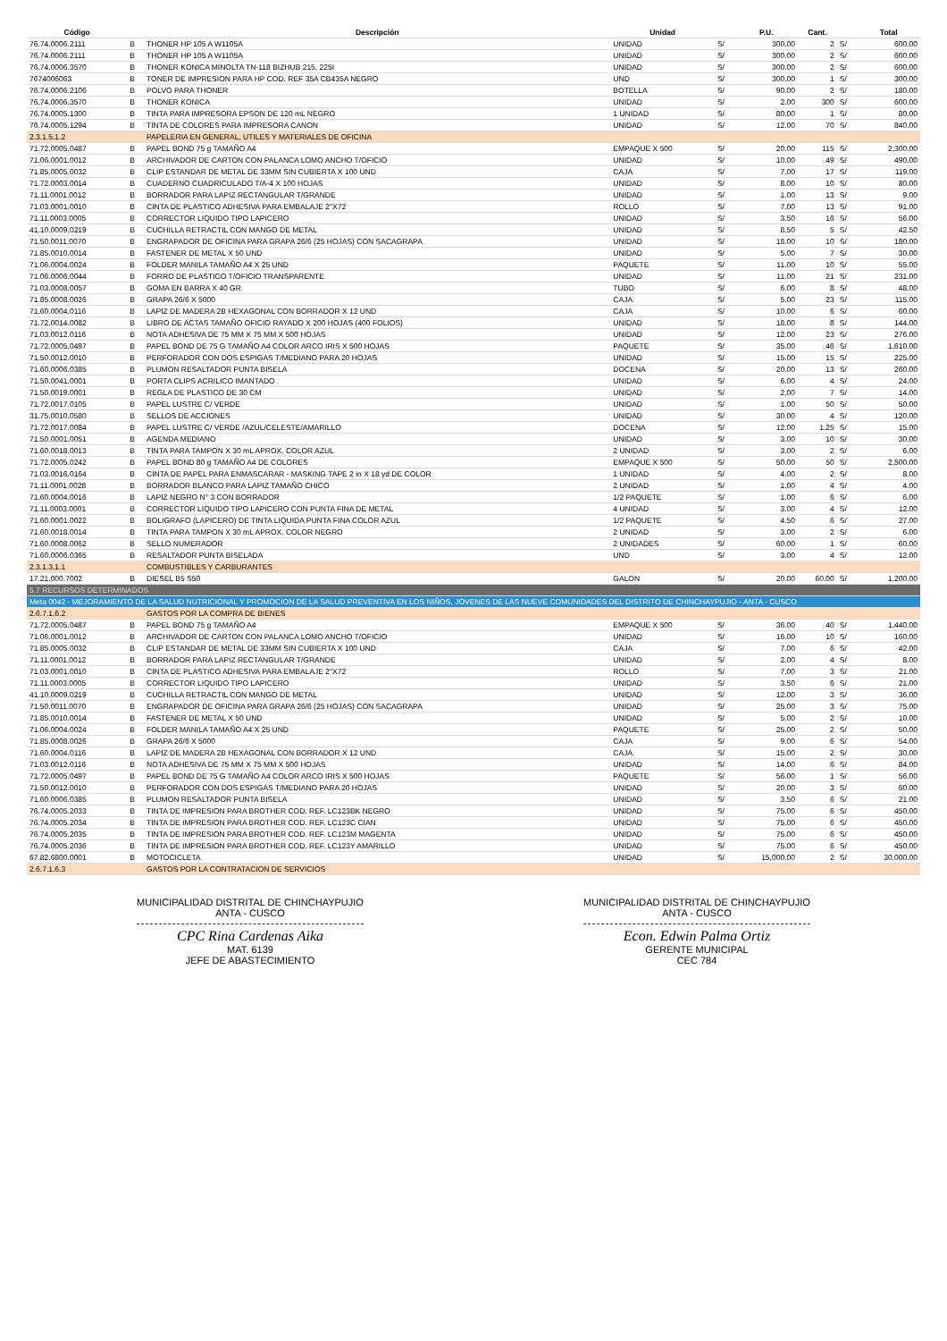| Código | | Descripción | Unidad | | P.U. | Cant. | | Total |
| --- | --- | --- | --- | --- | --- | --- | --- | --- |
| 76.74.0006.2111 | B | THONER HP 105 A W1105A | UNIDAD | S/ | 300.00 | 2 | S/ | 600.00 |
| 76.74.0006.2111 | B | THONER HP 105 A W1105A | UNIDAD | S/ | 300.00 | 2 | S/ | 600.00 |
| 76.74.0006.3570 | B | THONER KONICA MINOLTA TN-118 BIZHUB 215, 225I | UNIDAD | S/ | 300.00 | 2 | S/ | 600.00 |
| 7674006063 | B | TONER DE IMPRESION PARA HP COD. REF 35A CB435A NEGRO | UND | S/ | 300.00 | 1 | S/ | 300.00 |
| 76.74.0006.2106 | B | POLVO PARA THONER | BOTELLA | S/ | 90.00 | 2 | S/ | 180.00 |
| 76.74.0006.3570 | B | THONER KONICA | UNIDAD | S/ | 2.00 | 300 | S/ | 600.00 |
| 76.74.0005.1300 | B | TINTA PARA IMPRESORA EPSON DE 120 mL NEGRO | 1 UNIDAD | S/ | 80.00 | 1 | S/ | 80.00 |
| 76.74.0005.1294 | B | TINTA DE COLORES PARA IMPRESORA CANON | UNIDAD | S/ | 12.00 | 70 | S/ | 840.00 |
| 2.3.1.5.1.2 | | PAPELERIA EN GENERAL, UTILES Y MATERIALES DE OFICINA | | | | | | |
| 71.72.0005.0487 | B | PAPEL BOND 75 g TAMAÑO A4 | EMPAQUE X 500 | S/ | 20.00 | 115 | S/ | 2,300.00 |
| 71.06.0001.0012 | B | ARCHIVADOR DE CARTON CON PALANCA LOMO ANCHO T/OFICIO | UNIDAD | S/ | 10.00 | 49 | S/ | 490.00 |
| 71.85.0005.0032 | B | CLIP ESTANDAR DE METAL DE 33MM SIN CUBIERTA X 100 UND | CAJA | S/ | 7.00 | 17 | S/ | 119.00 |
| 71.72.0003.0014 | B | CUADERNO CUADRICULADO T/A-4 X 100 HOJAS | UNIDAD | S/ | 8.00 | 10 | S/ | 80.00 |
| 71.11.0001.0012 | B | BORRADOR PARA LAPIZ RECTANGULAR T/GRANDE | UNIDAD | S/ | 1.00 | 13 | S/ | 9.00 |
| 71.03.0001.0010 | B | CINTA DE PLASTICO ADHESIVA PARA EMBALAJE 2"X72 | ROLLO | S/ | 7.00 | 13 | S/ | 91.00 |
| 71.11.0003.0005 | B | CORRECTOR LIQUIDO TIPO LAPICERO | UNIDAD | S/ | 3.50 | 16 | S/ | 56.00 |
| 41.10.0009.0219 | B | CUCHILLA RETRACTIL CON MANGO DE METAL | UNIDAD | S/ | 8.50 | 5 | S/ | 42.50 |
| 71.50.0011.0070 | B | ENGRAPADOR DE OFICINA PARA GRAPA 26/6 (25 HOJAS) CON SACAGRAPA | UNIDAD | S/ | 18.00 | 10 | S/ | 180.00 |
| 71.85.0010.0014 | B | FASTENER DE METAL X 50 UND | UNIDAD | S/ | 5.00 | 7 | S/ | 30.00 |
| 71.06.0004.0024 | B | FOLDER MANILA TAMAÑO A4 X 25 UND | PAQUETE | S/ | 11.00 | 10 | S/ | 55.00 |
| 71.06.0006.0044 | B | FORRO DE PLASTICO T/OFICIO TRANSPARENTE | UNIDAD | S/ | 11.00 | 21 | S/ | 231.00 |
| 71.03.0008.0057 | B | GOMA EN BARRA X 40 GR | TUBO | S/ | 6.00 | 8 | S/ | 48.00 |
| 71.85.0008.0026 | B | GRAPA 26/6 X 5000 | CAJA | S/ | 5.00 | 23 | S/ | 115.00 |
| 71.60.0004.0116 | B | LAPIZ DE MADERA 2B HEXAGONAL CON BORRADOR X 12 UND | CAJA | S/ | 10.00 | 6 | S/ | 60.00 |
| 71.72.0014.0082 | B | LIBRO DE ACTAS TAMAÑO OFICIO RAYADO X 200 HOJAS (400 FOLIOS) | UNIDAD | S/ | 18.00 | 8 | S/ | 144.00 |
| 71.03.0012.0116 | B | NOTA ADHESIVA DE 75 MM X 75 MM X 500 HOJAS | UNIDAD | S/ | 12.00 | 23 | S/ | 276.00 |
| 71.72.0005.0497 | B | PAPEL BOND DE 75 G TAMAÑO A4 COLOR ARCO IRIS X 500 HOJAS | PAQUETE | S/ | 35.00 | 46 | S/ | 1,610.00 |
| 71.50.0012.0010 | B | PERFORADOR CON DOS ESPIGAS T/MEDIANO PARA 20 HOJAS | UNIDAD | S/ | 15.00 | 15 | S/ | 225.00 |
| 71.60.0006.0385 | B | PLUMON RESALTADOR PUNTA BISELA | DOCENA | S/ | 20.00 | 13 | S/ | 260.00 |
| 71.50.0041.0001 | B | PORTA CLIPS ACRILICO IMANTADO | UNIDAD | S/ | 6.00 | 4 | S/ | 24.00 |
| 71.50.0019.0001 | B | REGLA DE PLASTICO DE 30 CM | UNIDAD | S/ | 2.00 | 7 | S/ | 14.00 |
| 71.72.0017.0105 | B | PAPEL LUSTRE C/ VERDE | UNIDAD | S/ | 1.00 | 50 | S/ | 50.00 |
| 31.75.0010.0580 | B | SELLOS DE ACCIONES | UNIDAD | S/ | 30.00 | 4 | S/ | 120.00 |
| 71.72.0017.0084 | B | PAPEL LUSTRE C/ VERDE /AZUL/CELESTE/AMARILLO | DOCENA | S/ | 12.00 | 1.25 | S/ | 15.00 |
| 71.50.0001.0051 | B | AGENDA MEDIANO | UNIDAD | S/ | 3.00 | 10 | S/ | 30.00 |
| 71.60.0018.0013 | B | TINTA PARA TAMPON X 30 mL APROX. COLOR AZUL | 2 UNIDAD | S/ | 3.00 | 2 | S/ | 6.00 |
| 71.72.0005.0242 | B | PAPEL BOND 80 g TAMAÑO A4 DE COLORES | EMPAQUE X 500 | S/ | 50.00 | 50 | S/ | 2,500.00 |
| 71.03.0016.0164 | B | CINTA DE PAPEL PARA ENMASCARAR - MASKING TAPE 2 in X 18 yd DE COLOR | 1 UNIDAD | S/ | 4.00 | 2 | S/ | 8.00 |
| 71.11.0001.0028 | B | BORRADOR BLANCO PARA LAPIZ TAMAÑO CHICO | 2 UNIDAD | S/ | 1.00 | 4 | S/ | 4.00 |
| 71.60.0004.0016 | B | LAPIZ NEGRO N° 3 CON BORRADOR | 1/2 PAQUETE | S/ | 1.00 | 6 | S/ | 6.00 |
| 71.11.0003.0001 | B | CORRECTOR LIQUIDO TIPO LAPICERO CON PUNTA FINA DE METAL | 4 UNIDAD | S/ | 3.00 | 4 | S/ | 12.00 |
| 71.60.0001.0022 | B | BOLIGRAFO (LAPICERO) DE TINTA LIQUIDA PUNTA FINA COLOR AZUL | 1/2 PAQUETE | S/ | 4.50 | 6 | S/ | 27.00 |
| 71.60.0018.0014 | B | TINTA PARA TAMPON X 30 mL APROX. COLOR NEGRO | 2 UNIDAD | S/ | 3.00 | 2 | S/ | 6.00 |
| 71.60.0008.0062 | B | SELLO NUMERADOR | 2 UNIDADES | S/ | 60.00 | 1 | S/ | 60.00 |
| 71.60.0006.0365 | B | RESALTADOR PUNTA BISELADA | UND | S/ | 3.00 | 4 | S/ | 12.00 |
| 2.3.1.3.1.1 | | COMBUSTIBLES Y CARBURANTES | | | | | | |
| 17.21.000.7002 | B | DIESEL B5 S50 | GALON | S/ | 20.00 | 60.00 | S/ | 1,200.00 |
| 5.7 RECURSOS DETERMINADOS | | | | | | | | |
| Meta 0042 - MEJORAMIENTO DE LA SALUD NUTRICIONAL Y PROMOCION DE LA SALUD PREVENTIVA EN LOS NIÑOS, JOVENES DE LAS NUEVE COMUNIDADES DEL DISTRITO DE CHINCHAYPUJIO - ANTA - CUSCO | | | | | | | | |
| 2.6.7.1.6.2 | | GASTOS POR LA COMPRA DE BIENES | | | | | | |
| 71.72.0005.0487 | B | PAPEL BOND 75 g TAMAÑO A4 | EMPAQUE X 500 | S/ | 36.00 | 40 | S/ | 1,440.00 |
| 71.06.0001.0012 | B | ARCHIVADOR DE CARTON CON PALANCA LOMO ANCHO T/OFICIO | UNIDAD | S/ | 16.00 | 10 | S/ | 160.00 |
| 71.85.0005.0032 | B | CLIP ESTANDAR DE METAL DE 33MM SIN CUBIERTA X 100 UND | CAJA | S/ | 7.00 | 6 | S/ | 42.00 |
| 71.11.0001.0012 | B | BORRADOR PARA LAPIZ RECTANGULAR T/GRANDE | UNIDAD | S/ | 2.00 | 4 | S/ | 8.00 |
| 71.03.0001.0010 | B | CINTA DE PLASTICO ADHESIVA PARA EMBALAJE 2"X72 | ROLLO | S/ | 7.00 | 3 | S/ | 21.00 |
| 71.11.0003.0005 | B | CORRECTOR LIQUIDO TIPO LAPICERO | UNIDAD | S/ | 3.50 | 6 | S/ | 21.00 |
| 41.10.0009.0219 | B | CUCHILLA RETRACTIL CON MANGO DE METAL | UNIDAD | S/ | 12.00 | 3 | S/ | 36.00 |
| 71.50.0011.0070 | B | ENGRAPADOR DE OFICINA PARA GRAPA 26/6 (25 HOJAS) CON SACAGRAPA | UNIDAD | S/ | 25.00 | 3 | S/ | 75.00 |
| 71.85.0010.0014 | B | FASTENER DE METAL X 50 UND | UNIDAD | S/ | 5.00 | 2 | S/ | 10.00 |
| 71.06.0004.0024 | B | FOLDER MANILA TAMAÑO A4 X 25 UND | PAQUETE | S/ | 25.00 | 2 | S/ | 50.00 |
| 71.85.0008.0026 | B | GRAPA 26/6 X 5000 | CAJA | S/ | 9.00 | 6 | S/ | 54.00 |
| 71.60.0004.0116 | B | LAPIZ DE MADERA 2B HEXAGONAL CON BORRADOR X 12 UND | CAJA | S/ | 15.00 | 2 | S/ | 30.00 |
| 71.03.0012.0116 | B | NOTA ADHESIVA DE 75 MM X 75 MM X 500 HOJAS | UNIDAD | S/ | 14.00 | 6 | S/ | 84.00 |
| 71.72.0005.0497 | B | PAPEL BOND DE 75 G TAMAÑO A4 COLOR ARCO IRIS X 500 HOJAS | PAQUETE | S/ | 56.00 | 1 | S/ | 56.00 |
| 71.50.0012.0010 | B | PERFORADOR CON DOS ESPIGAS T/MEDIANO PARA 20 HOJAS | UNIDAD | S/ | 20.00 | 3 | S/ | 60.00 |
| 71.60.0006.0385 | B | PLUMON RESALTADOR PUNTA BISELA | UNIDAD | S/ | 3.50 | 6 | S/ | 21.00 |
| 76.74.0005.2033 | B | TINTA DE IMPRESION PARA BROTHER COD. REF. LC123BK NEGRO | UNIDAD | S/ | 75.00 | 6 | S/ | 450.00 |
| 76.74.0005.2034 | B | TINTA DE IMPRESION PARA BROTHER COD. REF. LC123C CIAN | UNIDAD | S/ | 75.00 | 6 | S/ | 450.00 |
| 76.74.0005.2035 | B | TINTA DE IMPRESION PARA BROTHER COD. REF. LC123M MAGENTA | UNIDAD | S/ | 75.00 | 6 | S/ | 450.00 |
| 76.74.0005.2036 | B | TINTA DE IMPRESION PARA BROTHER COD. REF. LC123Y AMARILLO | UNIDAD | S/ | 75.00 | 6 | S/ | 450.00 |
| 67.82.6800.0001 | B | MOTOCICLETA | UNIDAD | S/ | 15,000.00 | 2 | S/ | 30,000.00 |
| 2.6.7.1.6.3 | | GASTOS POR LA CONTRATACION DE SERVICIOS | | | | | | |
MUNICIPALIDAD DISTRITAL DE CHINCHAYPUJIO
ANTA - CUSCO
CPC Rina Cardenas Aika
MAT. 6139
JEFE DE ABASTECIMIENTO
MUNICIPALIDAD DISTRITAL DE CHINCHAYPUJIO
ANTA - CUSCO
Econ. Edwin Palma Ortiz
GERENTE MUNICIPAL
CEC 784